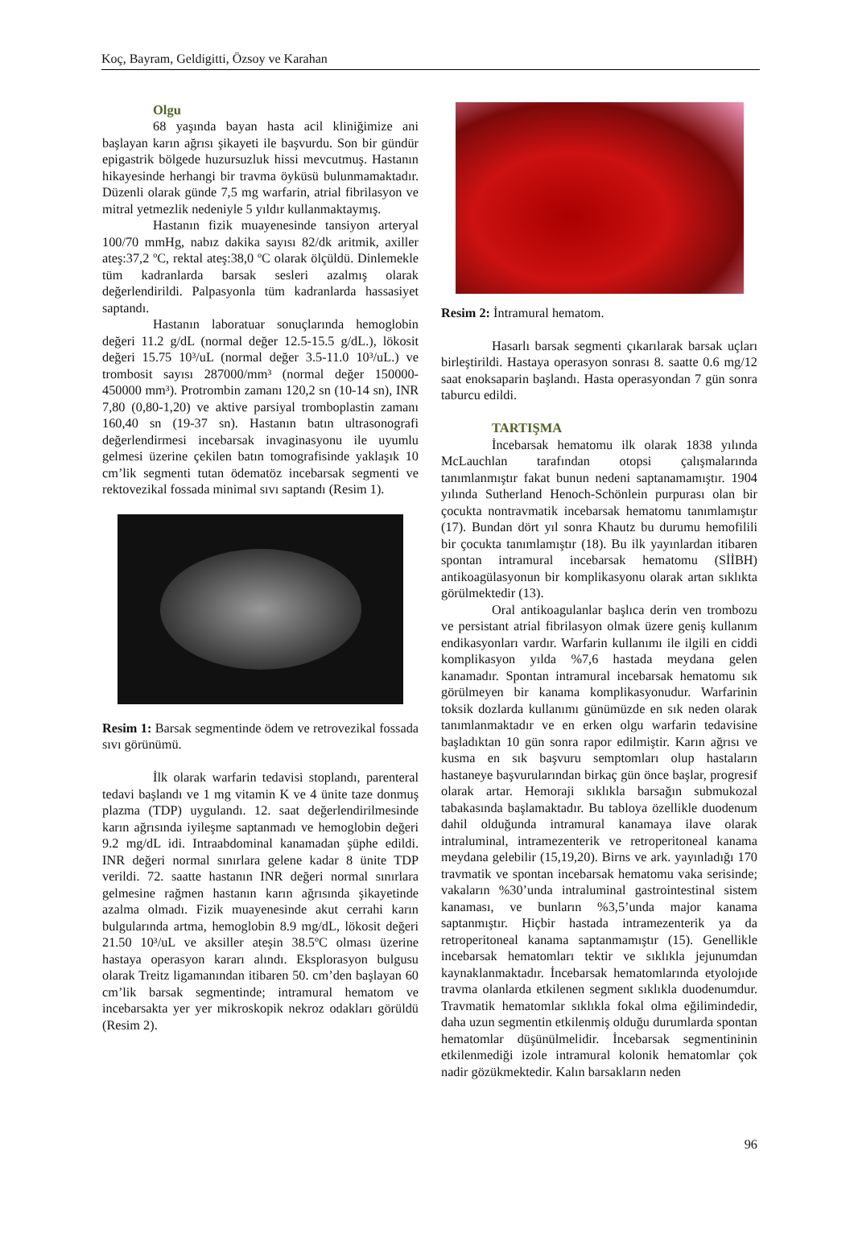Koç, Bayram, Geldigitti, Özsoy ve Karahan
Olgu
68 yaşında bayan hasta acil kliniğimize ani başlayan karın ağrısı şikayeti ile başvurdu. Son bir gündür epigastrik bölgede huzursuzluk hissi mevcutmuş. Hastanın hikayesinde herhangi bir travma öyküsü bulunmamaktadır. Düzenli olarak günde 7,5 mg warfarin, atrial fibrilasyon ve mitral yetmezlik nedeniyle 5 yıldır kullanmaktaymış.
Hastanın fizik muayenesinde tansiyon arteryal 100/70 mmHg, nabız dakika sayısı 82/dk aritmik, axiller ateş:37,2 ºC, rektal ateş:38,0 ºC olarak ölçüldü. Dinlemekle tüm kadranlarda barsak sesleri azalmış olarak değerlendirildi. Palpasyonla tüm kadranlarda hassasiyet saptandı.
Hastanın laboratuar sonuçlarında hemoglobin değeri 11.2 g/dL (normal değer 12.5-15.5 g/dL.), lökosit değeri 15.75 10³/uL (normal değer 3.5-11.0 10³/uL.) ve trombosit sayısı 287000/mm³ (normal değer 150000-450000 mm³). Protrombin zamanı 120,2 sn (10-14 sn), INR 7,80 (0,80-1,20) ve aktive parsiyal tromboplastin zamanı 160,40 sn (19-37 sn). Hastanın batın ultrasonografi değerlendirmesi incebarsak invaginasyonu ile uyumlu gelmesi üzerine çekilen batın tomografisinde yaklaşık 10 cm’lik segmenti tutan ödematöz incebarsak segmenti ve rektovezikal fossada minimal sıvı saptandı (Resim 1).
Resim 1: Barsak segmentinde ödem ve retrovezikal fossada sıvı görünümü.
İlk olarak warfarin tedavisi stoplandı, parenteral tedavi başlandı ve 1 mg vitamin K ve 4 ünite taze donmuş plazma (TDP) uygulandı. 12. saat değerlendirilmesinde karın ağrısında iyileşme saptanmadı ve hemoglobin değeri 9.2 mg/dL idi. Intraabdominal kanamadan şüphe edildi. INR değeri normal sınırlara gelene kadar 8 ünite TDP verildi. 72. saatte hastanın INR değeri normal sınırlara gelmesine rağmen hastanın karın ağrısında şikayetinde azalma olmadı. Fizik muayenesinde akut cerrahi karın bulgularında artma, hemoglobin 8.9 mg/dL, lökosit değeri 21.50 10³/uL ve aksiller ateşin 38.5ºC olması üzerine hastaya operasyon kararı alındı. Eksplorasyon bulgusu olarak Treitz ligamanından itibaren 50. cm’den başlayan 60 cm’lik barsak segmentinde; intramural hematom ve incebarsakta yer yer mikroskopik nekroz odakları görüldü (Resim 2).
Resim 2: İntramural hematom.
Hasarlı barsak segmenti çıkarılarak barsak uçları birleştirildi. Hastaya operasyon sonrası 8. saatte 0.6 mg/12 saat enoksaparin başlandı. Hasta operasyondan 7 gün sonra taburcu edildi.
TARTIŞMA
İncebarsak hematomu ilk olarak 1838 yılında McLauchlan tarafından otopsi çalışmalarında tanımlanmıştır fakat bunun nedeni saptanamamıştır. 1904 yılında Sutherland Henoch-Schönlein purpurası olan bir çocukta nontravmatik incebarsak hematomu tanımlamıştır (17). Bundan dört yıl sonra Khautz bu durumu hemofilili bir çocukta tanımlamıştır (18). Bu ilk yayınlardan itibaren spontan intramural incebarsak hematomu (SİİBH) antikoagülasyonun bir komplikasyonu olarak artan sıklıkta görülmektedir (13).
Oral antikoagulanlar başlıca derin ven trombozu ve persistant atrial fibrilasyon olmak üzere geniş kullanım endikasyonları vardır. Warfarin kullanımı ile ilgili en ciddi komplikasyon yılda %7,6 hastada meydana gelen kanamadır. Spontan intramural incebarsak hematomu sık görülmeyen bir kanama komplikasyonudur. Warfarinin toksik dozlarda kullanımı günümüzde en sık neden olarak tanımlanmaktadır ve en erken olgu warfarin tedavisine başladıktan 10 gün sonra rapor edilmiştir. Karın ağrısı ve kusma en sık başvuru semptomları olup hastaların hastaneye başvurularından birkaç gün önce başlar, progresif olarak artar. Hemoraji sıklıkla barsağın submukozal tabakasında başlamaktadır. Bu tabloya özellikle duodenum dahil olduğunda intramural kanamaya ilave olarak intraluminal, intramezenterik ve retroperitoneal kanama meydana gelebilir (15,19,20). Birns ve ark. yayınladığı 170 travmatik ve spontan incebarsak hematomu vaka serisinde; vakaların %30’unda intraluminal gastrointestinal sistem kanaması, ve bunların %3,5’unda major kanama saptanmıştır. Hiçbir hastada intramezenterik ya da retroperitoneal kanama saptanmamıştır (15). Genellikle incebarsak hematomları tektir ve sıklıkla jejunumdan kaynaklanmaktadır. İncebarsak hematomlarında etyolojıde travma olanlarda etkilenen segment sıklıkla duodenumdur. Travmatik hematomlar sıklıkla fokal olma eğilimindedir, daha uzun segmentin etkilenmiş olduğu durumlarda spontan hematomlar düşünülmelidir. İncebarsak segmentininin etkilenmediği izole intramural kolonik hematomlar çok nadir gözükmektedir. Kalın barsakların neden
96